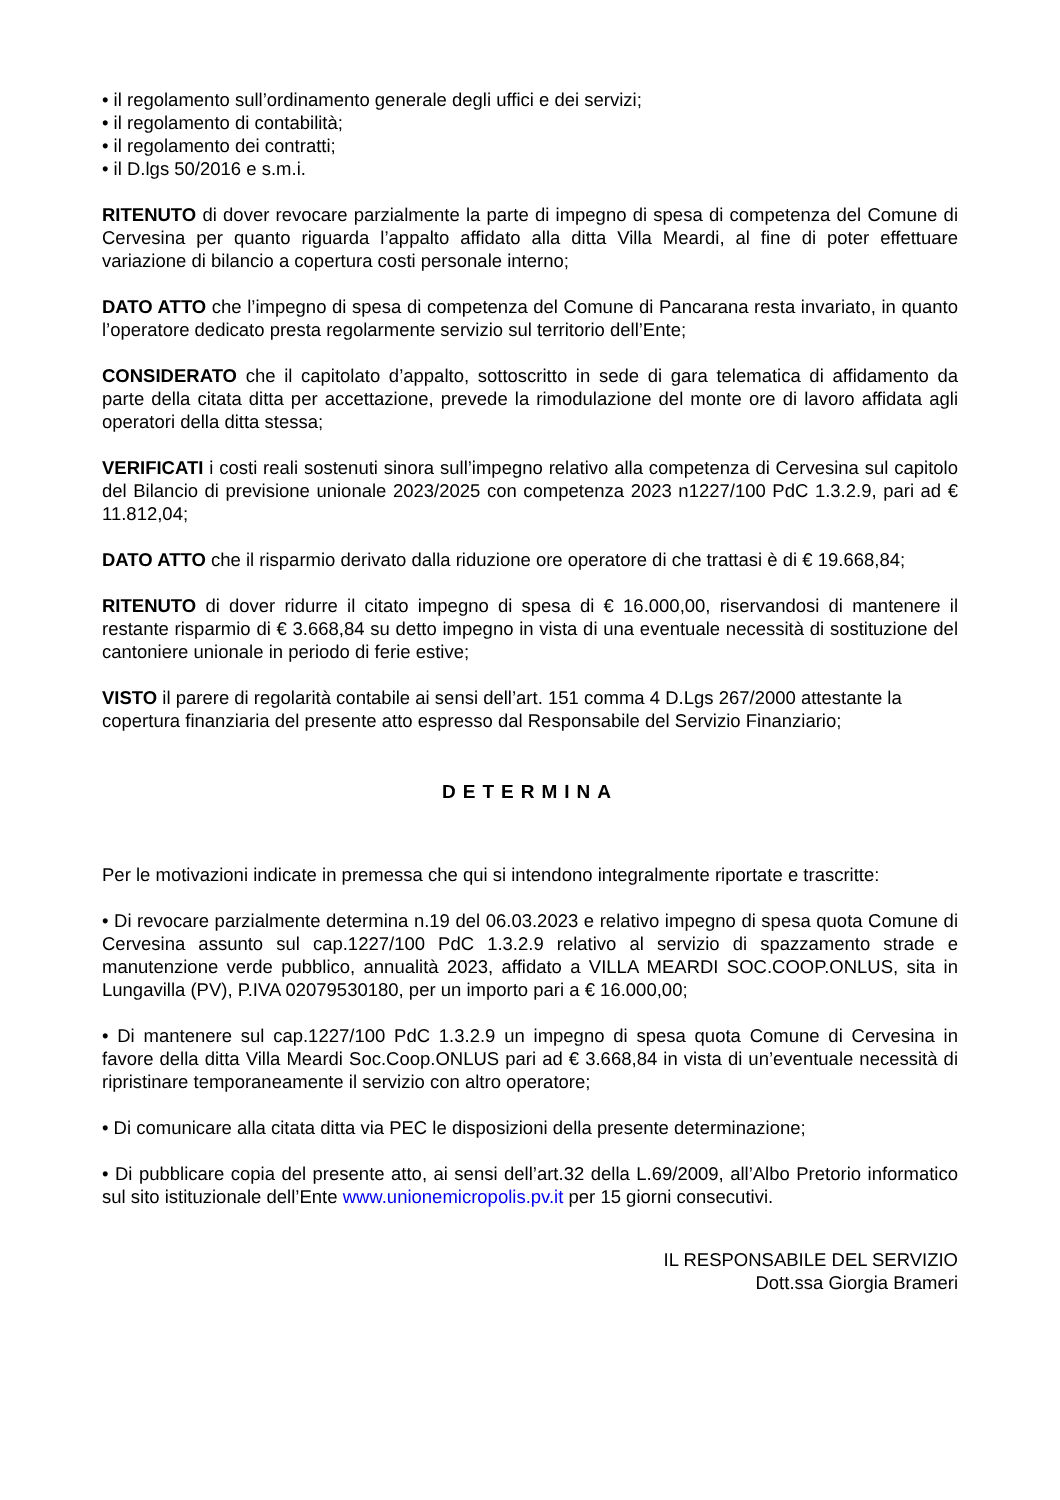• il regolamento sull’ordinamento generale degli uffici e dei servizi;
• il regolamento di contabilità;
• il regolamento dei contratti;
• il D.lgs 50/2016 e s.m.i.
RITENUTO di dover revocare parzialmente la parte di impegno di spesa di competenza del Comune di Cervesina per quanto riguarda l’appalto affidato alla ditta Villa Meardi, al fine di poter effettuare variazione di bilancio a copertura costi personale interno;
DATO ATTO che l’impegno di spesa di competenza del Comune di Pancarana resta invariato, in quanto l’operatore dedicato presta regolarmente servizio sul territorio dell’Ente;
CONSIDERATO che il capitolato d’appalto, sottoscritto in sede di gara telematica di affidamento da parte della citata ditta per accettazione, prevede la rimodulazione del monte ore di lavoro affidata agli operatori della ditta stessa;
VERIFICATI i costi reali sostenuti sinora sull’impegno relativo alla competenza di Cervesina sul capitolo del Bilancio di previsione unionale 2023/2025 con competenza 2023 n1227/100 PdC 1.3.2.9, pari ad € 11.812,04;
DATO ATTO che il risparmio derivato dalla riduzione ore operatore di che trattasi è di € 19.668,84;
RITENUTO di dover ridurre il citato impegno di spesa di € 16.000,00, riservandosi di mantenere il restante risparmio di € 3.668,84 su detto impegno in vista di una eventuale necessità di sostituzione del cantoniere unionale in periodo di ferie estive;
VISTO il parere di regolarità contabile ai sensi dell’art. 151 comma 4 D.Lgs 267/2000 attestante la copertura finanziaria del presente atto espresso dal Responsabile del Servizio Finanziario;
DETERMINA
Per le motivazioni indicate in premessa che qui si intendono integralmente riportate e trascritte:
• Di revocare parzialmente determina n.19 del 06.03.2023 e relativo impegno di spesa quota Comune di Cervesina assunto sul cap.1227/100 PdC 1.3.2.9 relativo al servizio di spazzamento strade e manutenzione verde pubblico, annualità 2023, affidato a VILLA MEARDI SOC.COOP.ONLUS, sita in Lungavilla (PV), P.IVA 02079530180, per un importo pari a € 16.000,00;
• Di mantenere sul cap.1227/100 PdC 1.3.2.9 un impegno di spesa quota Comune di Cervesina in favore della ditta Villa Meardi Soc.Coop.ONLUS pari ad € 3.668,84 in vista di un’eventuale necessità di ripristinare temporaneamente il servizio con altro operatore;
• Di comunicare alla citata ditta via PEC le disposizioni della presente determinazione;
• Di pubblicare copia del presente atto, ai sensi dell’art.32 della L.69/2009, all’Albo Pretorio informatico sul sito istituzionale dell’Ente www.unionemicropolis.pv.it per 15 giorni consecutivi.
IL RESPONSABILE DEL SERVIZIO
Dott.ssa Giorgia Brameri